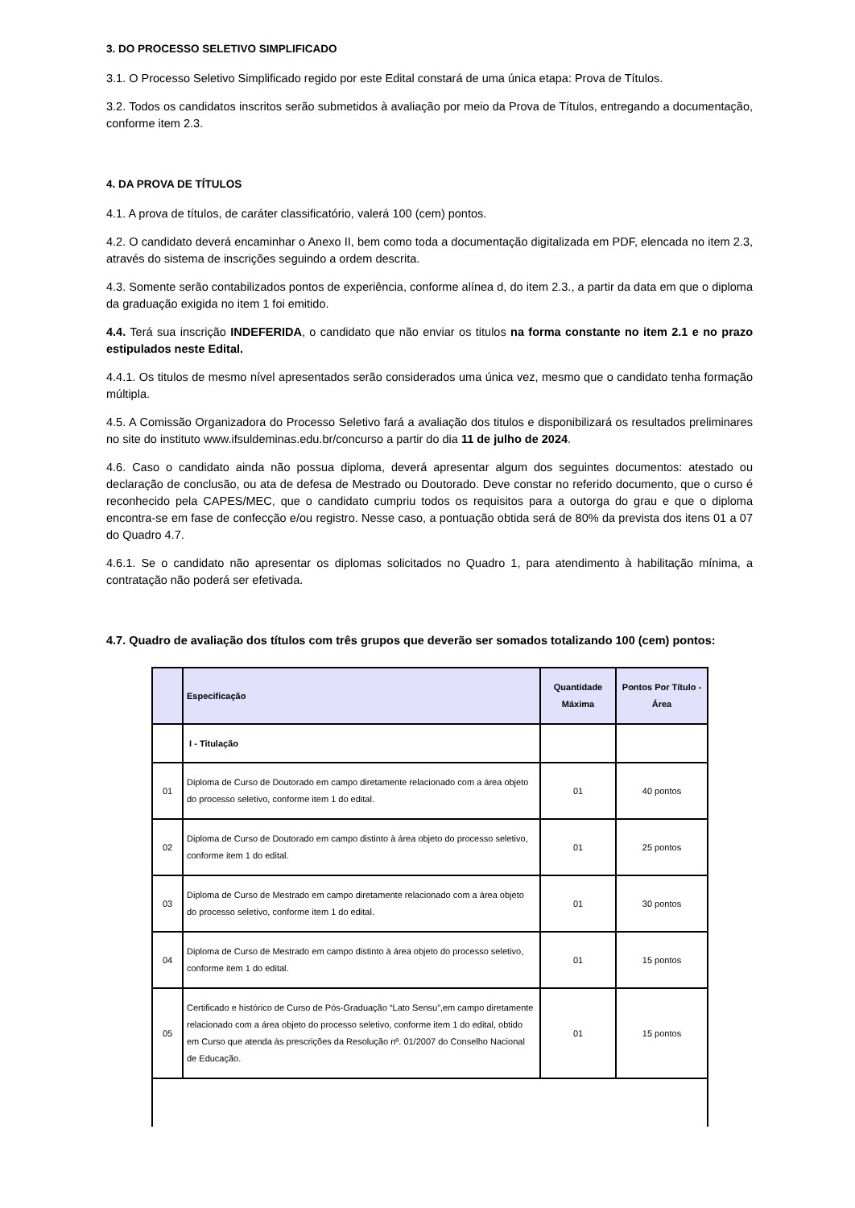3. DO PROCESSO SELETIVO SIMPLIFICADO
3.1. O Processo Seletivo Simplificado regido por este Edital constará de uma única etapa: Prova de Títulos.
3.2. Todos os candidatos inscritos serão submetidos à avaliação por meio da Prova de Títulos, entregando a documentação, conforme item 2.3.
4. DA PROVA DE TÍTULOS
4.1. A prova de títulos, de caráter classificatório, valerá 100 (cem) pontos.
4.2. O candidato deverá encaminhar o Anexo II, bem como toda a documentação digitalizada em PDF, elencada no item 2.3, através do sistema de inscrições seguindo a ordem descrita.
4.3. Somente serão contabilizados pontos de experiência, conforme alínea d, do item 2.3., a partir da data em que o diploma da graduação exigida no item 1 foi emitido.
4.4. Terá sua inscrição INDEFERIDA, o candidato que não enviar os titulos na forma constante no item 2.1 e no prazo estipulados neste Edital.
4.4.1. Os titulos de mesmo nível apresentados serão considerados uma única vez, mesmo que o candidato tenha formação múltipla.
4.5. A Comissão Organizadora do Processo Seletivo fará a avaliação dos titulos e disponibilizará os resultados preliminares no site do instituto www.ifsuldeminas.edu.br/concurso a partir do dia 11 de julho de 2024.
4.6. Caso o candidato ainda não possua diploma, deverá apresentar algum dos seguintes documentos: atestado ou declaração de conclusão, ou ata de defesa de Mestrado ou Doutorado. Deve constar no referido documento, que o curso é reconhecido pela CAPES/MEC, que o candidato cumpriu todos os requisitos para a outorga do grau e que o diploma encontra-se em fase de confecção e/ou registro. Nesse caso, a pontuação obtida será de 80% da prevista dos itens 01 a 07 do Quadro 4.7.
4.6.1. Se o candidato não apresentar os diplomas solicitados no Quadro 1, para atendimento à habilitação mínima, a contratação não poderá ser efetivada.
4.7. Quadro de avaliação dos títulos com três grupos que deverão ser somados totalizando 100 (cem) pontos:
| | Especificação | Quantidade Máxima | Pontos Por Título - Área |
| --- | --- | --- | --- |
| | I - Titulação | | |
| 01 | Diploma de Curso de Doutorado em campo diretamente relacionado com a área objeto do processo seletivo, conforme item 1 do edital. | 01 | 40 pontos |
| 02 | Diploma de Curso de Doutorado em campo distinto à área objeto do processo seletivo, conforme item 1 do edital. | 01 | 25 pontos |
| 03 | Diploma de Curso de Mestrado em campo diretamente relacionado com a área objeto do processo seletivo, conforme item 1 do edital. | 01 | 30 pontos |
| 04 | Diploma de Curso de Mestrado em campo distinto à área objeto do processo seletivo, conforme item 1 do edital. | 01 | 15 pontos |
| 05 | Certificado e histórico de Curso de Pós-Graduação “Lato Sensu”,em campo diretamente relacionado com a área objeto do processo seletivo, conforme item 1 do edital, obtido em Curso que atenda às prescrições da Resolução nº. 01/2007 do Conselho Nacional de Educação. | 01 | 15 pontos |